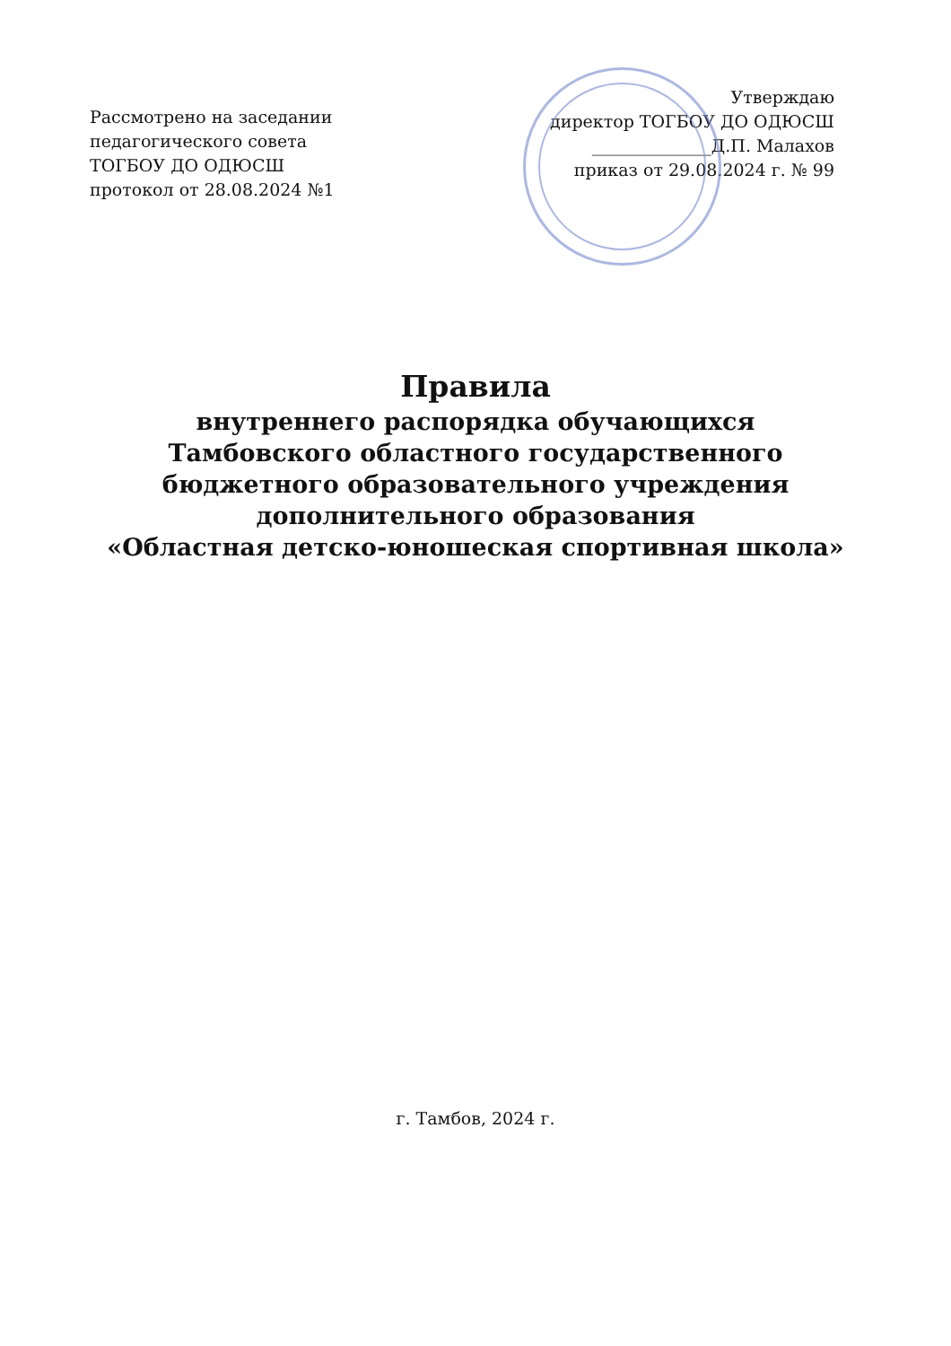Рассмотрено на заседании
педагогического совета
ТОГБОУ ДО ОДЮСШ
протокол от 28.08.2024 №1
Утверждаю
директор ТОГБОУ ДО ОДЮСШ
______________Д.П. Малахов
приказ от 29.08.2024 г. № 99
Правила
внутреннего распорядка обучающихся
Тамбовского областного государственного
бюджетного образовательного учреждения
дополнительного образования
«Областная детско-юношеская спортивная школа»
г. Тамбов, 2024 г.